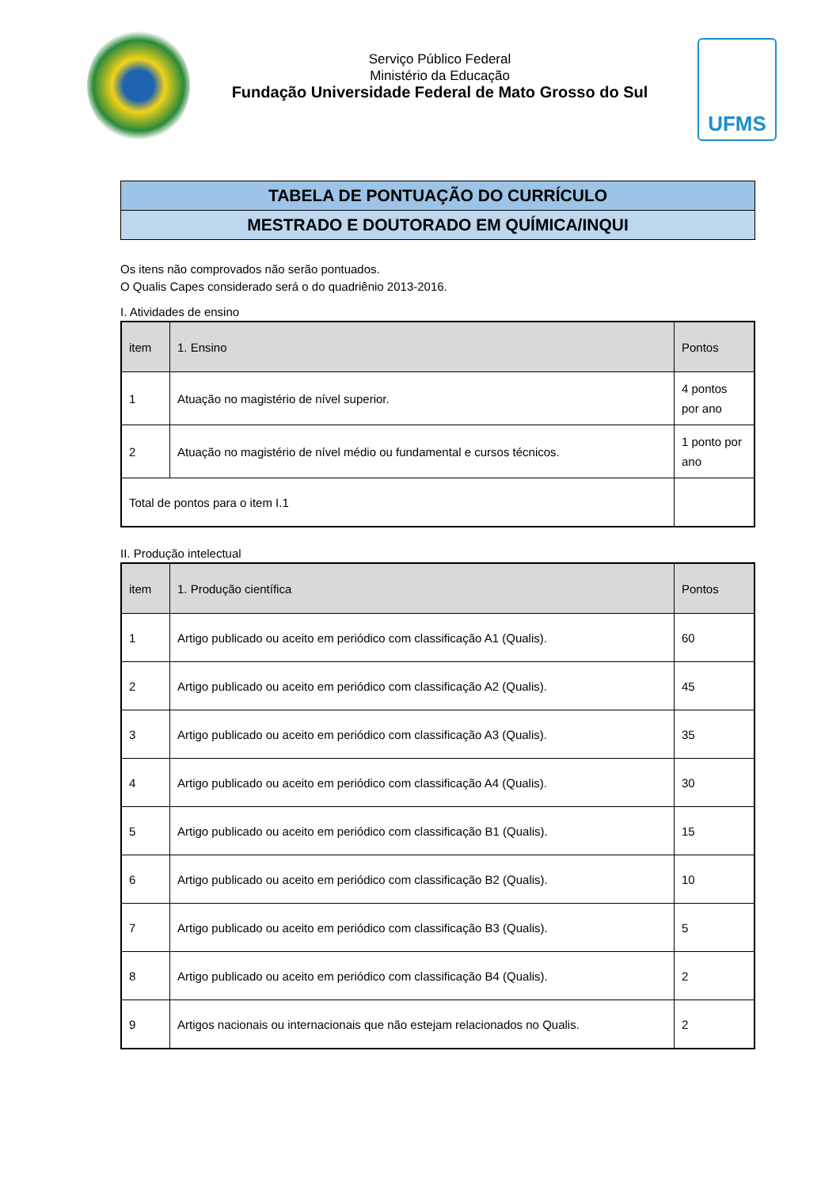Serviço Público Federal
Ministério da Educação
Fundação Universidade Federal de Mato Grosso do Sul
UFMS
TABELA DE PONTUAÇÃO DO CURRÍCULO
MESTRADO E DOUTORADO EM QUÍMICA/INQUI
Os itens não comprovados não serão pontuados.
O Qualis Capes considerado será o do quadriênio 2013-2016.
I. Atividades de ensino
| item | 1. Ensino | Pontos |
| --- | --- | --- |
| 1 | Atuação no magistério de nível superior. | 4 pontos por ano |
| 2 | Atuação no magistério de nível médio ou fundamental e cursos técnicos. | 1 ponto por ano |
| Total de pontos para o item I.1 | | |
II. Produção intelectual
| item | 1. Produção científica | Pontos |
| --- | --- | --- |
| 1 | Artigo publicado ou aceito em periódico com classificação A1 (Qualis). | 60 |
| 2 | Artigo publicado ou aceito em periódico com classificação A2 (Qualis). | 45 |
| 3 | Artigo publicado ou aceito em periódico com classificação A3 (Qualis). | 35 |
| 4 | Artigo publicado ou aceito em periódico com classificação A4 (Qualis). | 30 |
| 5 | Artigo publicado ou aceito em periódico com classificação B1 (Qualis). | 15 |
| 6 | Artigo publicado ou aceito em periódico com classificação B2 (Qualis). | 10 |
| 7 | Artigo publicado ou aceito em periódico com classificação B3 (Qualis). | 5 |
| 8 | Artigo publicado ou aceito em periódico com classificação B4 (Qualis). | 2 |
| 9 | Artigos nacionais ou internacionais que não estejam relacionados no Qualis. | 2 |